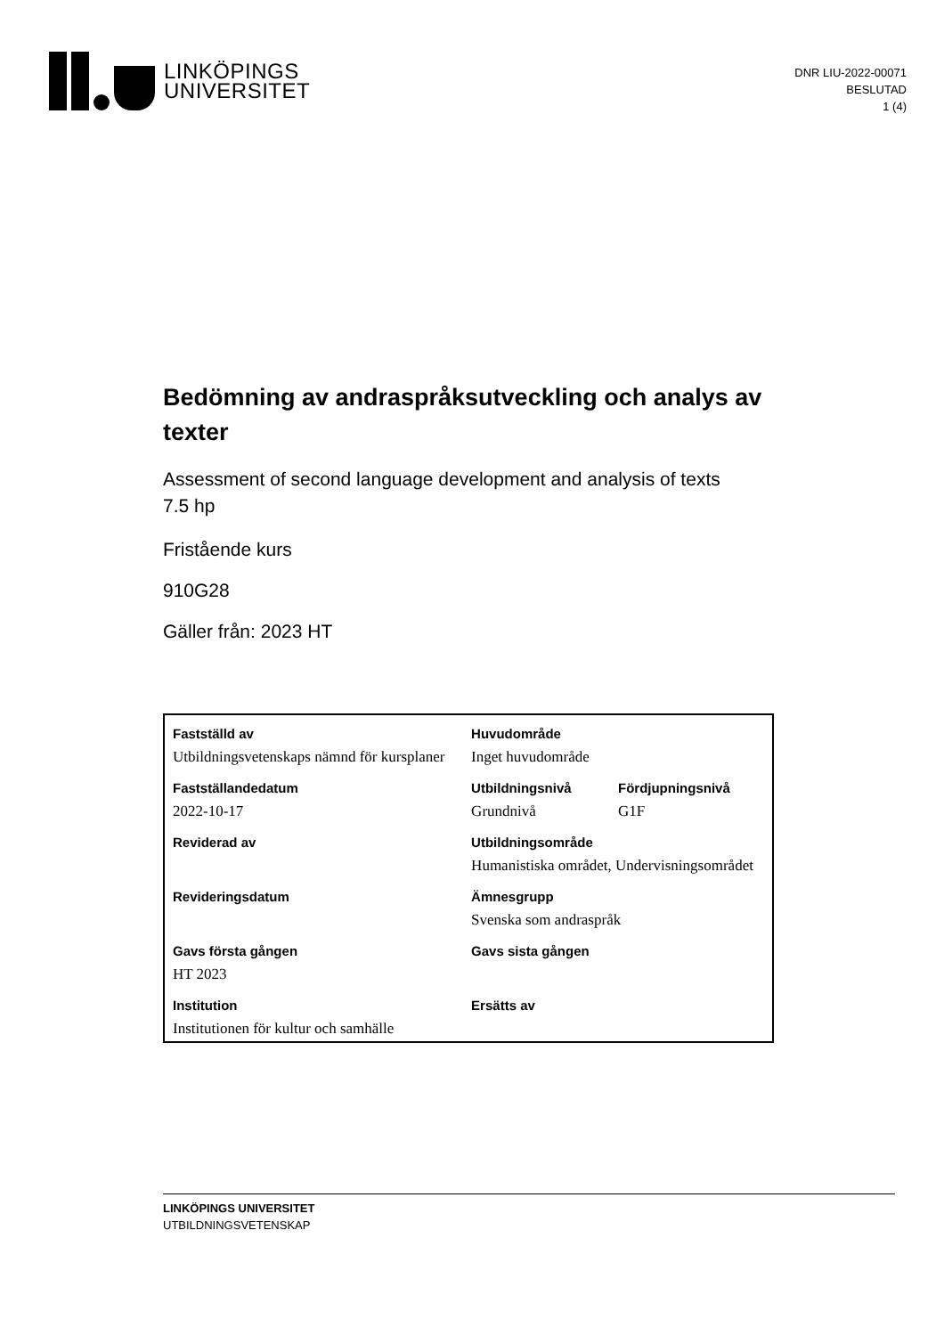LINKÖPINGS
UNIVERSITET
DNR LIU-2022-00071
BESLUTAD
1 (4)
Bedömning av andraspråksutveckling och analys av texter
Assessment of second language development and analysis of texts
7.5 hp
Fristående kurs
910G28
Gäller från: 2023 HT
| Fastställd av | Huvudområde | |
| Utbildningsvetenskaps nämnd för kursplaner | Inget huvudområde | |
| Fastställandedatum | Utbildningsnivå | Fördjupningsnivå |
| 2022-10-17 | Grundnivå | G1F |
| Reviderad av | Utbildningsområde | |
| | Humanistiska området, Undervisningsområdet | |
| Revideringsdatum | Ämnesgrupp | |
| | Svenska som andraspråk | |
| Gavs första gången | Gavs sista gången | |
| HT 2023 | | |
| Institution | Ersätts av | |
| Institutionen för kultur och samhälle | | |
LINKÖPINGS UNIVERSITET
UTBILDNINGSVETENSKAP